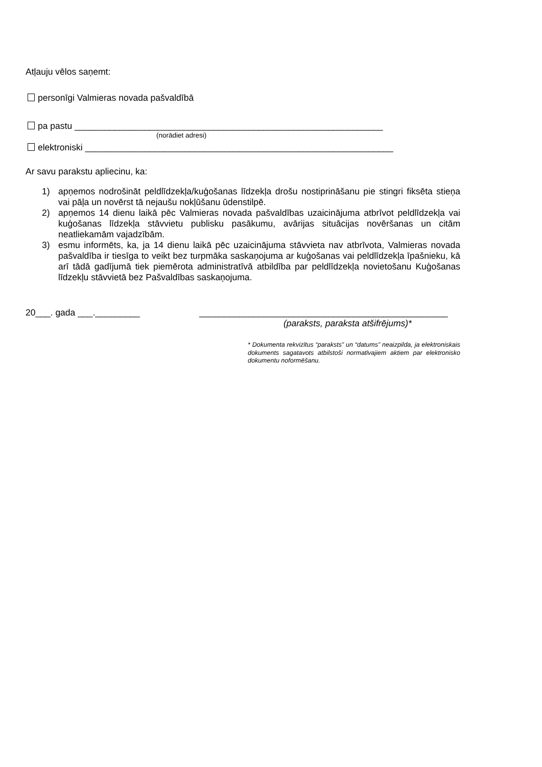Atļauju vēlos saņemt:
personīgi Valmieras novada pašvaldībā
pa pastu ______________________________________________________________
(norādiet adresi)
elektroniski ______________________________________________________________
Ar savu parakstu apliecinu, ka:
1) apņemos nodrošināt peldlīdzekļa/kuģošanas līdzekļa drošu nostiprināšanu pie stingri fiksēta stieņa vai pāļa un novērst tā nejaušu nokļūšanu ūdenstilpē.
2) apņemos 14 dienu laikā pēc Valmieras novada pašvaldības uzaicinājuma atbrīvot peldlīdzekļa vai kuģošanas līdzekļa stāvvietu publisku pasākumu, avārijas situācijas novēršanas un citām neatliekamām vajadzībām.
3) esmu informēts, ka, ja 14 dienu laikā pēc uzaicinājuma stāvvieta nav atbrīvota, Valmieras novada pašvaldība ir tiesīga to veikt bez turpmāka saskaņojuma ar kuģošanas vai peldlīdzekļa īpašnieku, kā arī tādā gadījumā tiek piemērota administratīvā atbildība par peldlīdzekļa novietošanu Kuģošanas līdzekļu stāvvietā bez Pašvaldības saskaņojuma.
20___. gada ___._________ __________________________________________________
(paraksts, paraksta atšifrējums)*
* Dokumenta rekvizītus “paraksts” un “datums” neaizpilda, ja elektroniskais dokuments sagatavots atbilstoši normatīvajiem aktiem par elektronisko dokumentu noformēšanu.